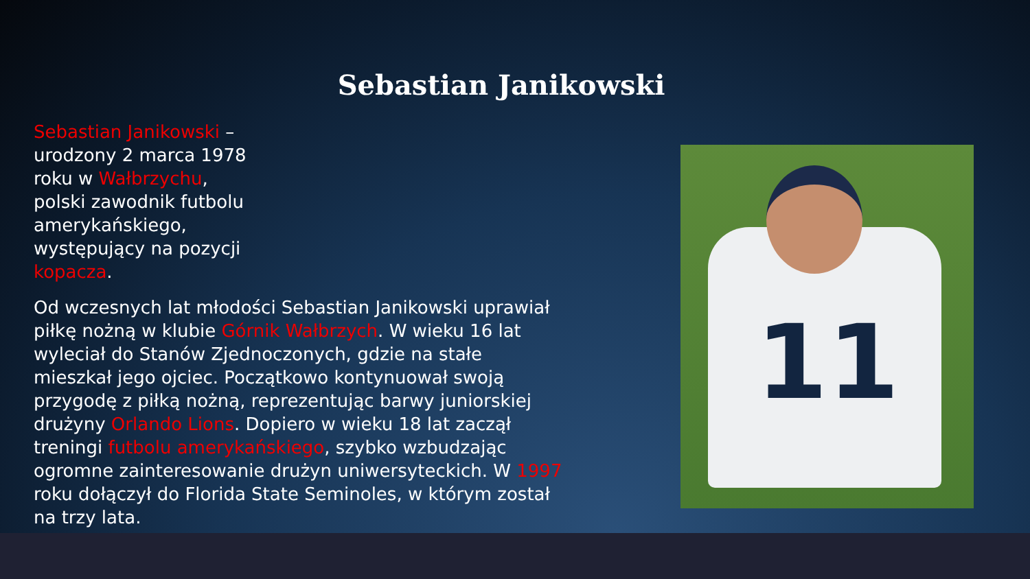Sebastian Janikowski
Sebastian Janikowski – urodzony 2 marca 1978 roku w Wałbrzychu, polski zawodnik futbolu amerykańskiego, występujący na pozycji kopacza.
Od wczesnych lat młodości Sebastian Janikowski uprawiał piłkę nożną w klubie Górnik Wałbrzych. W wieku 16 lat wyleciał do Stanów Zjednoczonych, gdzie na stałe mieszkał jego ojciec. Początkowo kontynuował swoją przygodę z piłką nożną, reprezentując barwy juniorskiej drużyny Orlando Lions. Dopiero w wieku 18 lat zaczął treningi futbolu amerykańskiego, szybko wzbudzając ogromne zainteresowanie drużyn uniwersyteckich. W 1997 roku dołączył do Florida State Seminoles, w którym został na trzy lata.
11